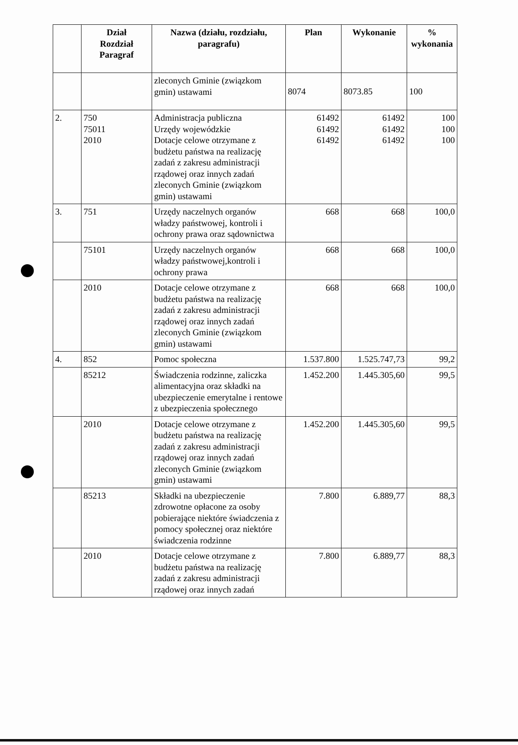| | Dział Rozdział Paragraf | Nazwa (działu, rozdziału, paragrafu) | Plan | Wykonanie | % wykonania |
| --- | --- | --- | --- | --- | --- |
| | | zleconych Gminie (związkom gmin) ustawami | 8074 | 8073.85 | 100 |
| 2. | 750 75011 2010 | Administracja publiczna Urzędy wojewódzkie Dotacje celowe otrzymane z budżetu państwa na realizację zadań z zakresu administracji rządowej oraz innych zadań zleconych Gminie (związkom gmin) ustawami | 61492 61492 61492 | 61492 61492 61492 | 100 100 100 |
| 3. | 751 | Urzędy naczelnych organów władzy państwowej, kontroli i ochrony prawa oraz sądownictwa | 668 | 668 | 100,0 |
| | 75101 | Urzędy naczelnych organów władzy państwowej,kontroli i ochrony prawa | 668 | 668 | 100,0 |
| | 2010 | Dotacje celowe otrzymane z budżetu państwa na realizację zadań z zakresu administracji rządowej oraz innych zadań zleconych Gminie (związkom gmin) ustawami | 668 | 668 | 100,0 |
| 4. | 852 | Pomoc społeczna | 1.537.800 | 1.525.747,73 | 99,2 |
| | 85212 | Świadczenia rodzinne, zaliczka alimentacyjna oraz składki na ubezpieczenie emerytalne i rentowe z ubezpieczenia społecznego | 1.452.200 | 1.445.305,60 | 99,5 |
| | 2010 | Dotacje celowe otrzymane z budżetu państwa na realizację zadań z zakresu administracji rządowej oraz innych zadań zleconych Gminie (związkom gmin) ustawami | 1.452.200 | 1.445.305,60 | 99,5 |
| | 85213 | Składki na ubezpieczenie zdrowotne opłacone za osoby pobierające niektóre świadczenia z pomocy społecznej oraz niektóre świadczenia rodzinne | 7.800 | 6.889,77 | 88,3 |
| | 2010 | Dotacje celowe otrzymane z budżetu państwa na realizację zadań z zakresu administracji rządowej oraz innych zadań | 7.800 | 6.889,77 | 88,3 |